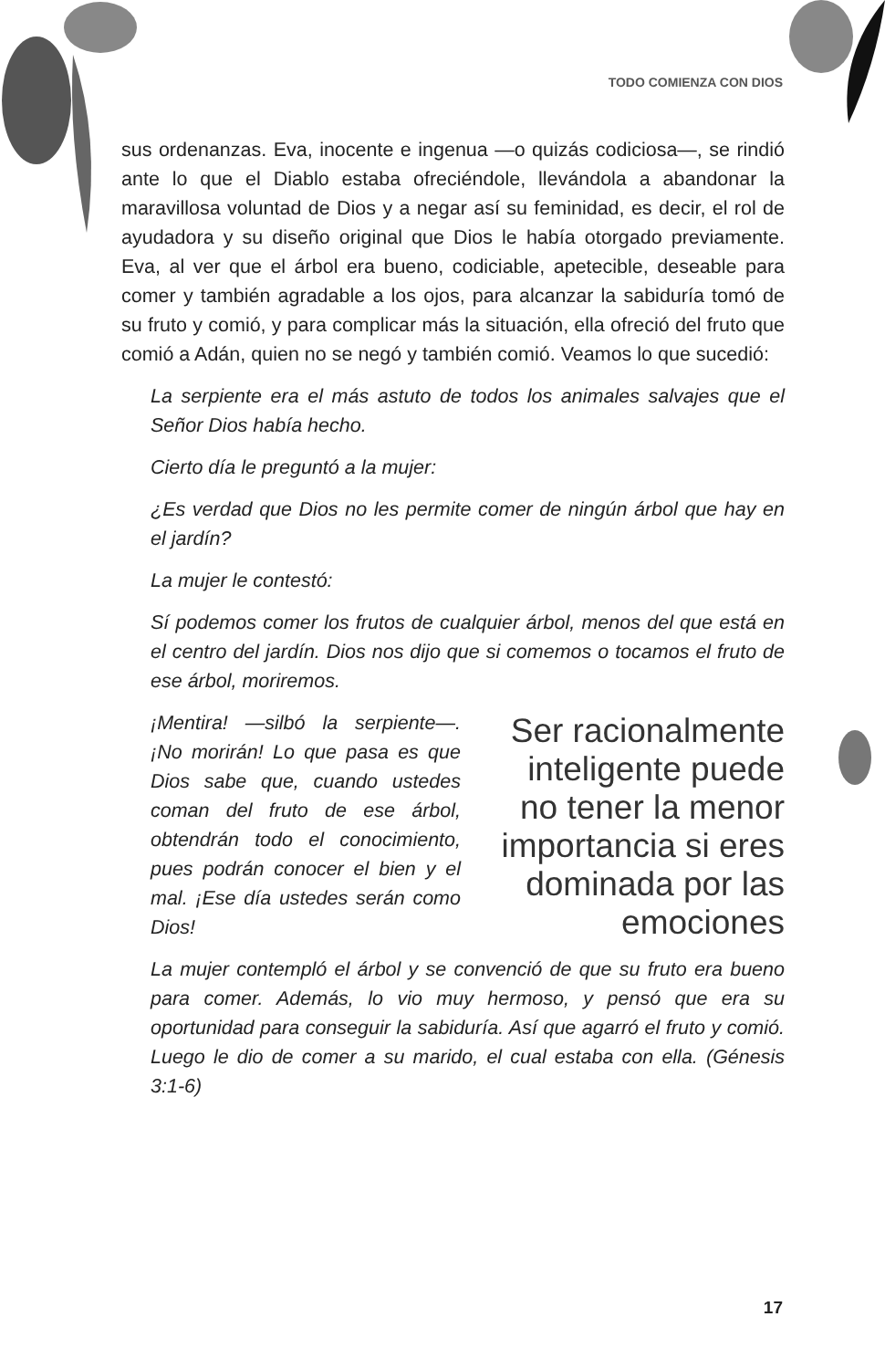TODO COMIENZA CON DIOS
sus ordenanzas. Eva, inocente e ingenua —o quizás codiciosa—, se rindió ante lo que el Diablo estaba ofreciéndole, llevándola a abandonar la maravillosa voluntad de Dios y a negar así su feminidad, es decir, el rol de ayudadora y su diseño original que Dios le había otorgado previamente. Eva, al ver que el árbol era bueno, codiciable, apetecible, deseable para comer y también agradable a los ojos, para alcanzar la sabiduría tomó de su fruto y comió, y para complicar más la situación, ella ofreció del fruto que comió a Adán, quien no se negó y también comió. Veamos lo que sucedió:
La serpiente era el más astuto de todos los animales salvajes que el Señor Dios había hecho.
Cierto día le preguntó a la mujer:
¿Es verdad que Dios no les permite comer de ningún árbol que hay en el jardín?
La mujer le contestó:
Sí podemos comer los frutos de cualquier árbol, menos del que está en el centro del jardín. Dios nos dijo que si comemos o tocamos el fruto de ese árbol, moriremos.
¡Mentira! —silbó la serpiente—. ¡No morirán! Lo que pasa es que Dios sabe que, cuando ustedes coman del fruto de ese árbol, obtendrán todo el conocimiento, pues podrán conocer el bien y el mal. ¡Ese día ustedes serán como Dios!
Ser racionalmente inteligente puede no tener la menor importancia si eres dominada por las emociones
La mujer contempló el árbol y se convenció de que su fruto era bueno para comer. Además, lo vio muy hermoso, y pensó que era su oportunidad para conseguir la sabiduría. Así que agarró el fruto y comió. Luego le dio de comer a su marido, el cual estaba con ella. (Génesis 3:1-6)
17